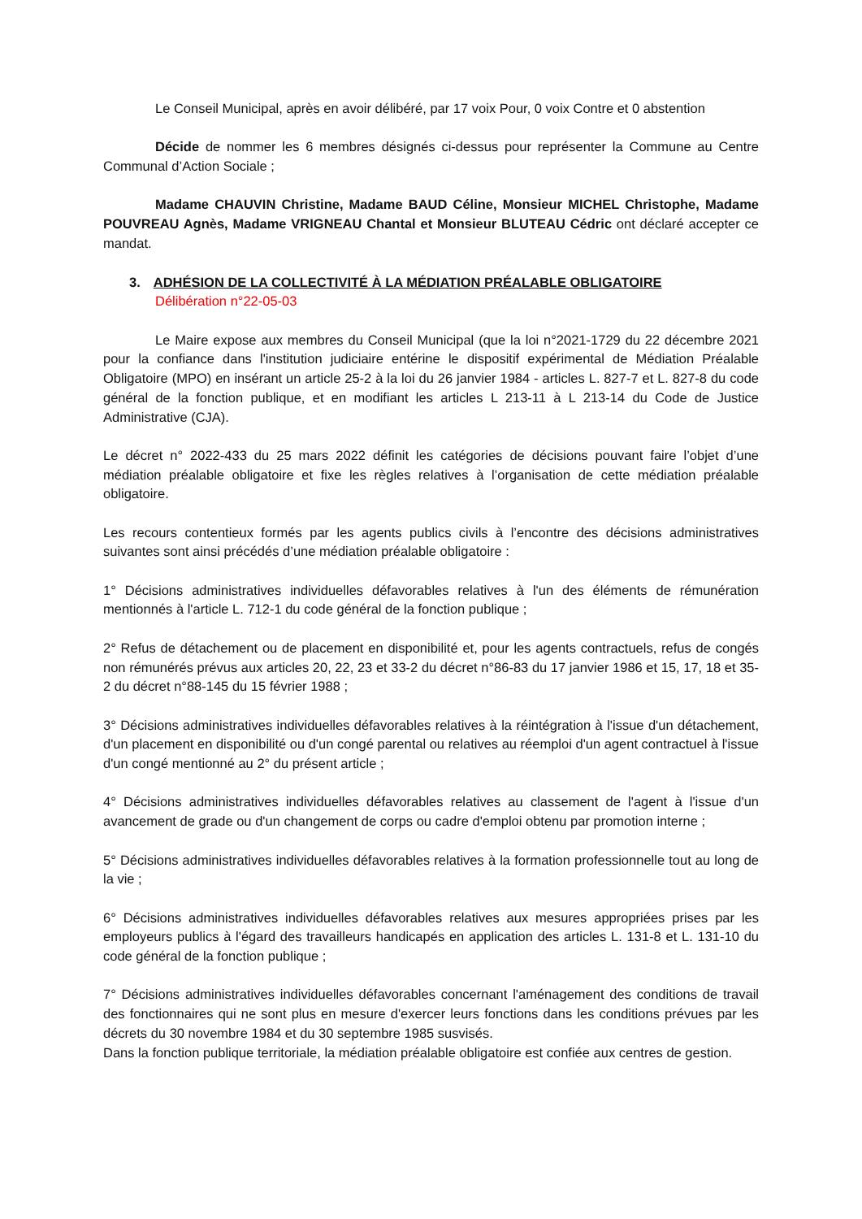Le Conseil Municipal, après en avoir délibéré, par 17 voix Pour, 0 voix Contre et 0 abstention
Décide de nommer les 6 membres désignés ci-dessus pour représenter la Commune au Centre Communal d’Action Sociale ;
Madame CHAUVIN Christine, Madame BAUD Céline, Monsieur MICHEL Christophe, Madame POUVREAU Agnès, Madame VRIGNEAU Chantal et Monsieur BLUTEAU Cédric ont déclaré accepter ce mandat.
3. ADHÉSION DE LA COLLECTIVITÉ À LA MÉDIATION PRÉALABLE OBLIGATOIRE
Délibération n°22-05-03
Le Maire expose aux membres du Conseil Municipal (que la loi n°2021-1729 du 22 décembre 2021 pour la confiance dans l'institution judiciaire entérine le dispositif expérimental de Médiation Préalable Obligatoire (MPO) en insérant un article 25-2 à la loi du 26 janvier 1984 - articles L. 827-7 et L. 827-8 du code général de la fonction publique, et en modifiant les articles L 213-11 à L 213-14 du Code de Justice Administrative (CJA).
Le décret n° 2022-433 du 25 mars 2022 définit les catégories de décisions pouvant faire l’objet d’une médiation préalable obligatoire et fixe les règles relatives à l’organisation de cette médiation préalable obligatoire.
Les recours contentieux formés par les agents publics civils à l’encontre des décisions administratives suivantes sont ainsi précédés d’une médiation préalable obligatoire :
1° Décisions administratives individuelles défavorables relatives à l'un des éléments de rémunération mentionnés à l'article L. 712-1 du code général de la fonction publique ;
2° Refus de détachement ou de placement en disponibilité et, pour les agents contractuels, refus de congés non rémunérés prévus aux articles 20, 22, 23 et 33-2 du décret n°86-83 du 17 janvier 1986 et 15, 17, 18 et 35-2 du décret n°88-145 du 15 février 1988 ;
3° Décisions administratives individuelles défavorables relatives à la réintégration à l'issue d'un détachement, d'un placement en disponibilité ou d'un congé parental ou relatives au réemploi d'un agent contractuel à l'issue d'un congé mentionné au 2° du présent article ;
4° Décisions administratives individuelles défavorables relatives au classement de l'agent à l'issue d'un avancement de grade ou d'un changement de corps ou cadre d'emploi obtenu par promotion interne ;
5° Décisions administratives individuelles défavorables relatives à la formation professionnelle tout au long de la vie ;
6° Décisions administratives individuelles défavorables relatives aux mesures appropriées prises par les employeurs publics à l'égard des travailleurs handicapés en application des articles L. 131-8 et L. 131-10 du code général de la fonction publique ;
7° Décisions administratives individuelles défavorables concernant l'aménagement des conditions de travail des fonctionnaires qui ne sont plus en mesure d'exercer leurs fonctions dans les conditions prévues par les décrets du 30 novembre 1984 et du 30 septembre 1985 susvisés.
Dans la fonction publique territoriale, la médiation préalable obligatoire est confiée aux centres de gestion.